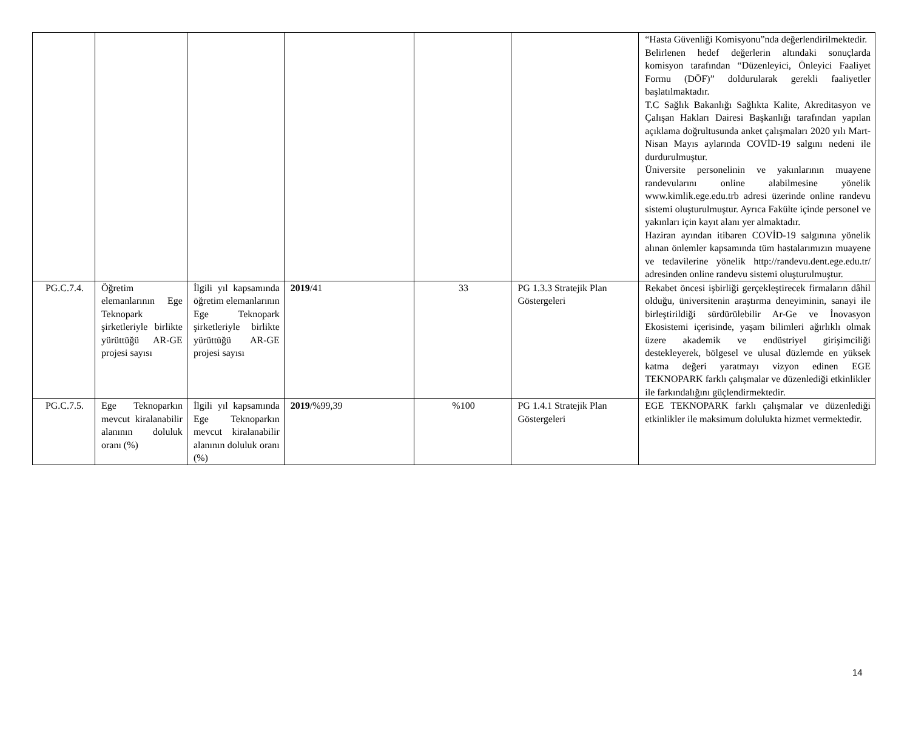| | | | | | | “Hasta Güvenliği Komisyonu”nda değerlendirilmektedir. Belirlenen hedef değerlerin altındaki sonuçlarda komisyon tarafından “Düzenleyici, Önleyici Faaliyet Formu (DÖF)” doldurularak gerekli faaliyetler başlatılmaktadır. T.C Sağlık Bakanlığı Sağlıkta Kalite, Akreditasyon ve Çalışan Hakları Dairesi Başkanlığı tarafından yapılan açıklama doğrultusunda anket çalışmaları 2020 yılı Mart-Nisan Mayıs aylarında COVİD-19 salgını nedeni ile durdurulmuştur. Üniversite personelinin ve yakınlarının muayene randevularını online alabilmesine yönelik www.kimlik.ege.edu.trb adresi üzerinde online randevu sistemi oluşturulmuştur. Ayrıca Fakülte içinde personel ve yakınları için kayıt alanı yer almaktadır. Haziran ayından itibaren COVİD-19 salgınına yönelik alınan önlemler kapsamında tüm hastalarımızın muayene ve tedavilerine yönelik http://randevu.dent.ege.edu.tr/ adresinden online randevu sistemi oluşturulmuştur. |
| PG.C.7.4. | Öğretim elemanlarının Ege Teknopark şirketleriyle birlikte yürüttüğü AR-GE projesi sayısı | İlgili yıl kapsamında öğretim elemanlarının Ege Teknopark şirketleriyle birlikte yürüttüğü AR-GE projesi sayısı | 2019 /41 | 33 | PG 1.3.3 Stratejik Plan Göstergeleri | Rekabet öncesi işbirliği gerçekleştirecek firmaların dâhil olduğu, üniversitenin araştırma deneyiminin, sanayi ile birleştirildiği sürdürülebilir Ar-Ge ve İnovasyon Ekosistemi içerisinde, yaşam bilimleri ağırlıklı olmak üzere akademik ve endüstriyel girişimciliği destekleyerek, bölgesel ve ulusal düzlemde en yüksek katma değeri yaratmayı vizyon edinen EGE TEKNOPARK farklı çalışmalar ve düzenlediği etkinlikler ile farkındalığını güçlendirmektedir. |
| PG.C.7.5. | Ege Teknoparkın mevcut kiralanabilir alanının doluluk oranı (%) | İlgili yıl kapsamında Ege Teknoparkın mevcut kiralanabilir alanının doluluk oranı (%) | 2019 /%99,39 | %100 | PG 1.4.1 Stratejik Plan Göstergeleri | EGE TEKNOPARK farklı çalışmalar ve düzenlediği etkinlikler ile maksimum dolulukta hizmet vermektedir. |
14